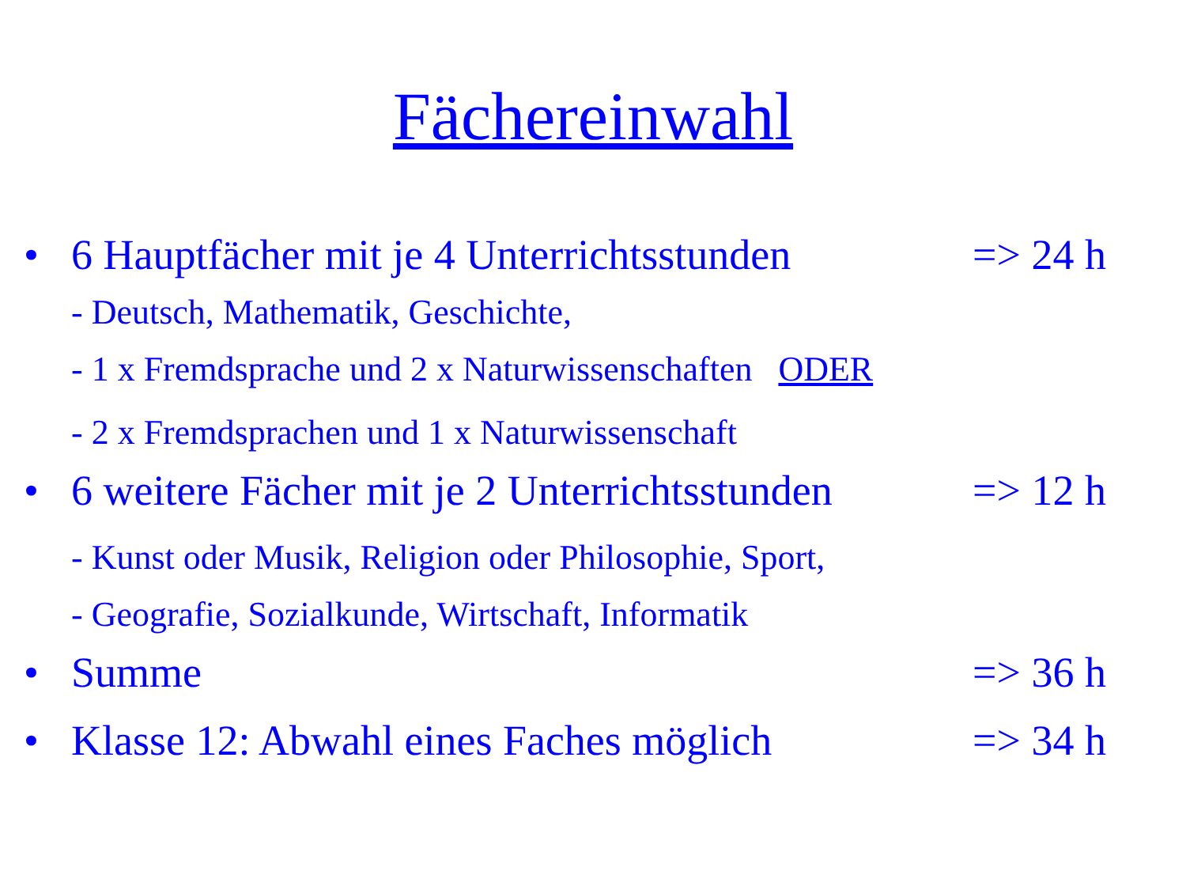Fächereinwahl
• 6 Hauptfächer mit je 4 Unterrichtsstunden => 24 h
- Deutsch, Mathematik, Geschichte,
- 1 x Fremdsprache und 2 x Naturwissenschaften ODER
- 2 x Fremdsprachen und 1 x Naturwissenschaft
• 6 weitere Fächer mit je 2 Unterrichtsstunden => 12 h
- Kunst oder Musik, Religion oder Philosophie, Sport,
- Geografie, Sozialkunde, Wirtschaft, Informatik
• Summe => 36 h
• Klasse 12: Abwahl eines Faches möglich => 34 h